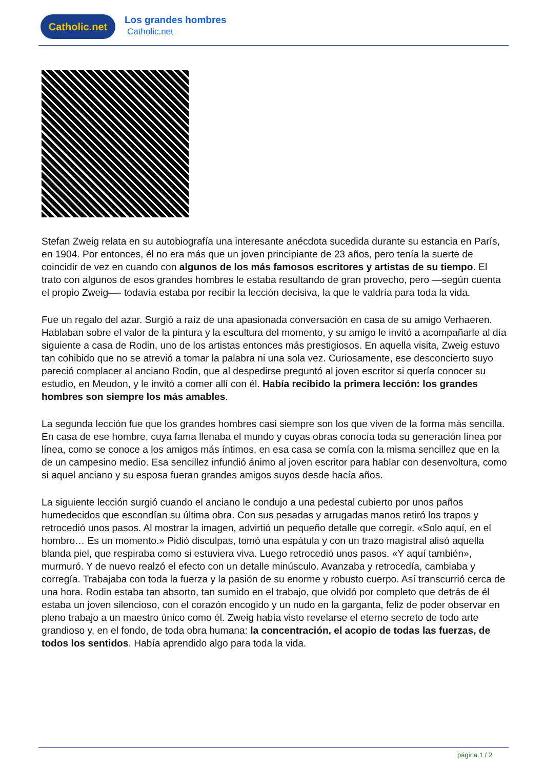Catholic.net Los grandes hombres
Catholic.net
Stefan Zweig relata en su autobiografía una interesante anécdota sucedida durante su estancia en París, en 1904. Por entonces, él no era más que un joven principiante de 23 años, pero tenía la suerte de coincidir de vez en cuando con algunos de los más famosos escritores y artistas de su tiempo. El trato con algunos de esos grandes hombres le estaba resultando de gran provecho, pero —según cuenta el propio Zweig—- todavía estaba por recibir la lección decisiva, la que le valdría para toda la vida.
Fue un regalo del azar. Surgió a raíz de una apasionada conversación en casa de su amigo Verhaeren. Hablaban sobre el valor de la pintura y la escultura del momento, y su amigo le invitó a acompañarle al día siguiente a casa de Rodin, uno de los artistas entonces más prestigiosos. En aquella visita, Zweig estuvo tan cohibido que no se atrevió a tomar la palabra ni una sola vez. Curiosamente, ese desconcierto suyo pareció complacer al anciano Rodin, que al despedirse preguntó al joven escritor si quería conocer su estudio, en Meudon, y le invitó a comer allí con él. Había recibido la primera lección: los grandes hombres son siempre los más amables.
La segunda lección fue que los grandes hombres casi siempre son los que viven de la forma más sencilla. En casa de ese hombre, cuya fama llenaba el mundo y cuyas obras conocía toda su generación línea por línea, como se conoce a los amigos más íntimos, en esa casa se comía con la misma sencillez que en la de un campesino medio. Esa sencillez infundió ánimo al joven escritor para hablar con desenvoltura, como si aquel anciano y su esposa fueran grandes amigos suyos desde hacía años.
La siguiente lección surgió cuando el anciano le condujo a una pedestal cubierto por unos paños humedecidos que escondían su última obra. Con sus pesadas y arrugadas manos retiró los trapos y retrocedió unos pasos. Al mostrar la imagen, advirtió un pequeño detalle que corregir. «Solo aquí, en el hombro… Es un momento.» Pidió disculpas, tomó una espátula y con un trazo magistral alisó aquella blanda piel, que respiraba como si estuviera viva. Luego retrocedió unos pasos. «Y aquí también», murmuró. Y de nuevo realzó el efecto con un detalle minúsculo. Avanzaba y retrocedía, cambiaba y corregía. Trabajaba con toda la fuerza y la pasión de su enorme y robusto cuerpo. Así transcurrió cerca de una hora. Rodin estaba tan absorto, tan sumido en el trabajo, que olvidó por completo que detrás de él estaba un joven silencioso, con el corazón encogido y un nudo en la garganta, feliz de poder observar en pleno trabajo a un maestro único como él. Zweig había visto revelarse el eterno secreto de todo arte grandioso y, en el fondo, de toda obra humana: la concentración, el acopio de todas las fuerzas, de todos los sentidos. Había aprendido algo para toda la vida.
página 1 / 2